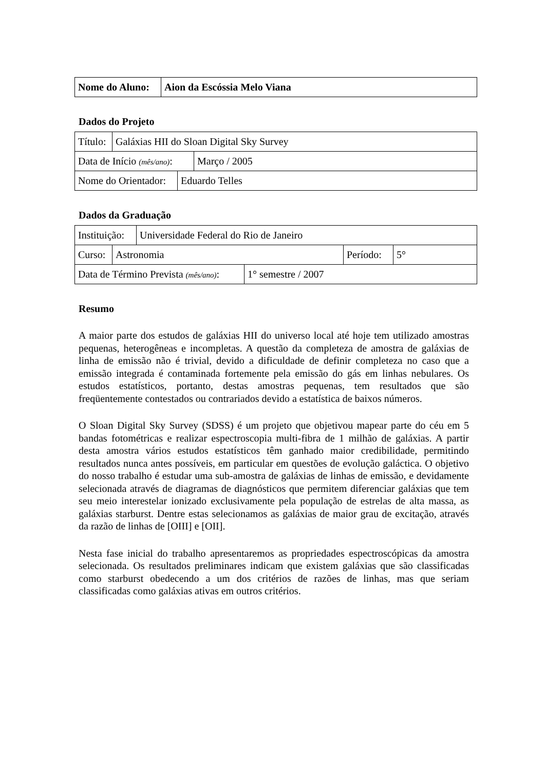| Nome do Aluno: | Aion da Escóssia Melo Viana |
Dados do Projeto
| Título: | Galáxias HII do Sloan Digital Sky Survey |
| Data de Início (mês/ano) : | Março / 2005 |
| Nome do Orientador: | Eduardo Telles |
Dados da Graduação
| Instituição: | Universidade Federal do Rio de Janeiro |
| Curso: | Astronomia | Período: | 5° |
| Data de Término Prevista (mês/ano) : | 1° semestre / 2007 |
Resumo
A maior parte dos estudos de galáxias HII do universo local até hoje tem utilizado amostras pequenas, heterogêneas e incompletas. A questão da completeza de amostra de galáxias de linha de emissão não é trivial, devido a dificuldade de definir completeza no caso que a emissão integrada é contaminada fortemente pela emissão do gás em linhas nebulares. Os estudos estatísticos, portanto, destas amostras pequenas, tem resultados que são freqüentemente contestados ou contrariados devido a estatística de baixos números.
O Sloan Digital Sky Survey (SDSS) é um projeto que objetivou mapear parte do céu em 5 bandas fotométricas e realizar espectroscopia multi-fibra de 1 milhão de galáxias. A partir desta amostra vários estudos estatísticos têm ganhado maior credibilidade, permitindo resultados nunca antes possíveis, em particular em questões de evolução galáctica. O objetivo do nosso trabalho é estudar uma sub-amostra de galáxias de linhas de emissão, e devidamente selecionada através de diagramas de diagnósticos que permitem diferenciar galáxias que tem seu meio interestelar ionizado exclusivamente pela população de estrelas de alta massa, as galáxias starburst. Dentre estas selecionamos as galáxias de maior grau de excitação, através da razão de linhas de [OIII] e [OII].
Nesta fase inicial do trabalho apresentaremos as propriedades espectroscópicas da amostra selecionada. Os resultados preliminares indicam que existem galáxias que são classificadas como starburst obedecendo a um dos critérios de razões de linhas, mas que seriam classificadas como galáxias ativas em outros critérios.